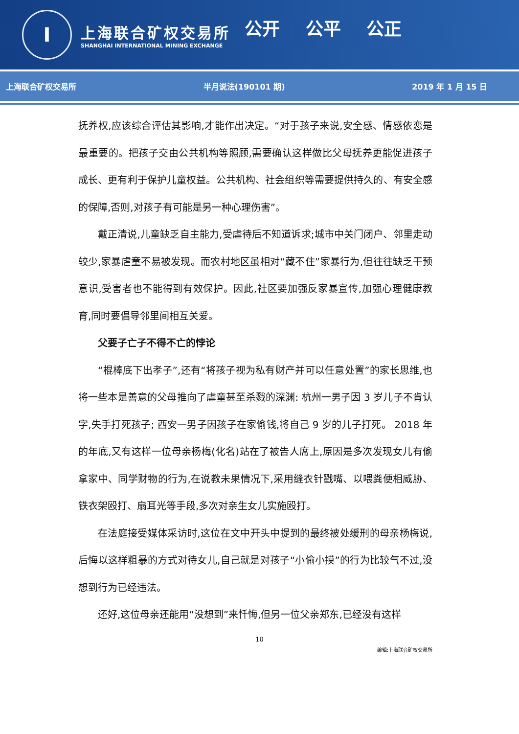I
上海联合矿权交易所
SHANGHAI INTERNATIONAL MINING EXCHANGE
公开 公平 公正
上海联合矿权交易所 半月说法(190101 期) 2019 年 1 月 15 日
抚养权,应该综合评估其影响,才能作出决定。“对于孩子来说,安全感、情感依恋是最重要的。把孩子交由公共机构等照顾,需要确认这样做比父母抚养更能促进孩子成长、更有利于保护儿童权益。公共机构、社会组织等需要提供持久的、有安全感的保障,否则,对孩子有可能是另一种心理伤害”。
戴正清说,儿童缺乏自主能力,受虐待后不知道诉求;城市中关门闭户、邻里走动较少,家暴虐童不易被发现。而农村地区虽相对“藏不住”家暴行为,但往往缺乏干预意识,受害者也不能得到有效保护。因此,社区要加强反家暴宣传,加强心理健康教育,同时要倡导邻里间相互关爱。
父要子亡子不得不亡的悖论
“棍棒底下出孝子”,还有“将孩子视为私有财产并可以任意处置”的家长思维,也将一些本是善意的父母推向了虐童甚至杀戮的深渊: 杭州一男子因 3 岁儿子不肯认字,失手打死孩子; 西安一男子因孩子在家偷钱,将自己 9 岁的儿子打死。 2018 年的年底,又有这样一位母亲杨梅(化名)站在了被告人席上,原因是多次发现女儿有偷拿家中、同学财物的行为,在说教未果情况下,采用缝衣针戳嘴、以喂粪便相威胁、铁衣架殴打、扇耳光等手段,多次对亲生女儿实施殴打。
在法庭接受媒体采访时,这位在文中开头中提到的最终被处缓刑的母亲杨梅说,后悔以这样粗暴的方式对待女儿,自己就是对孩子“小偷小摸”的行为比较气不过,没想到行为已经违法。
还好,这位母亲还能用“没想到”来忏悔,但另一位父亲郑东,已经没有这样
10
编辑:上海联合矿权交易所